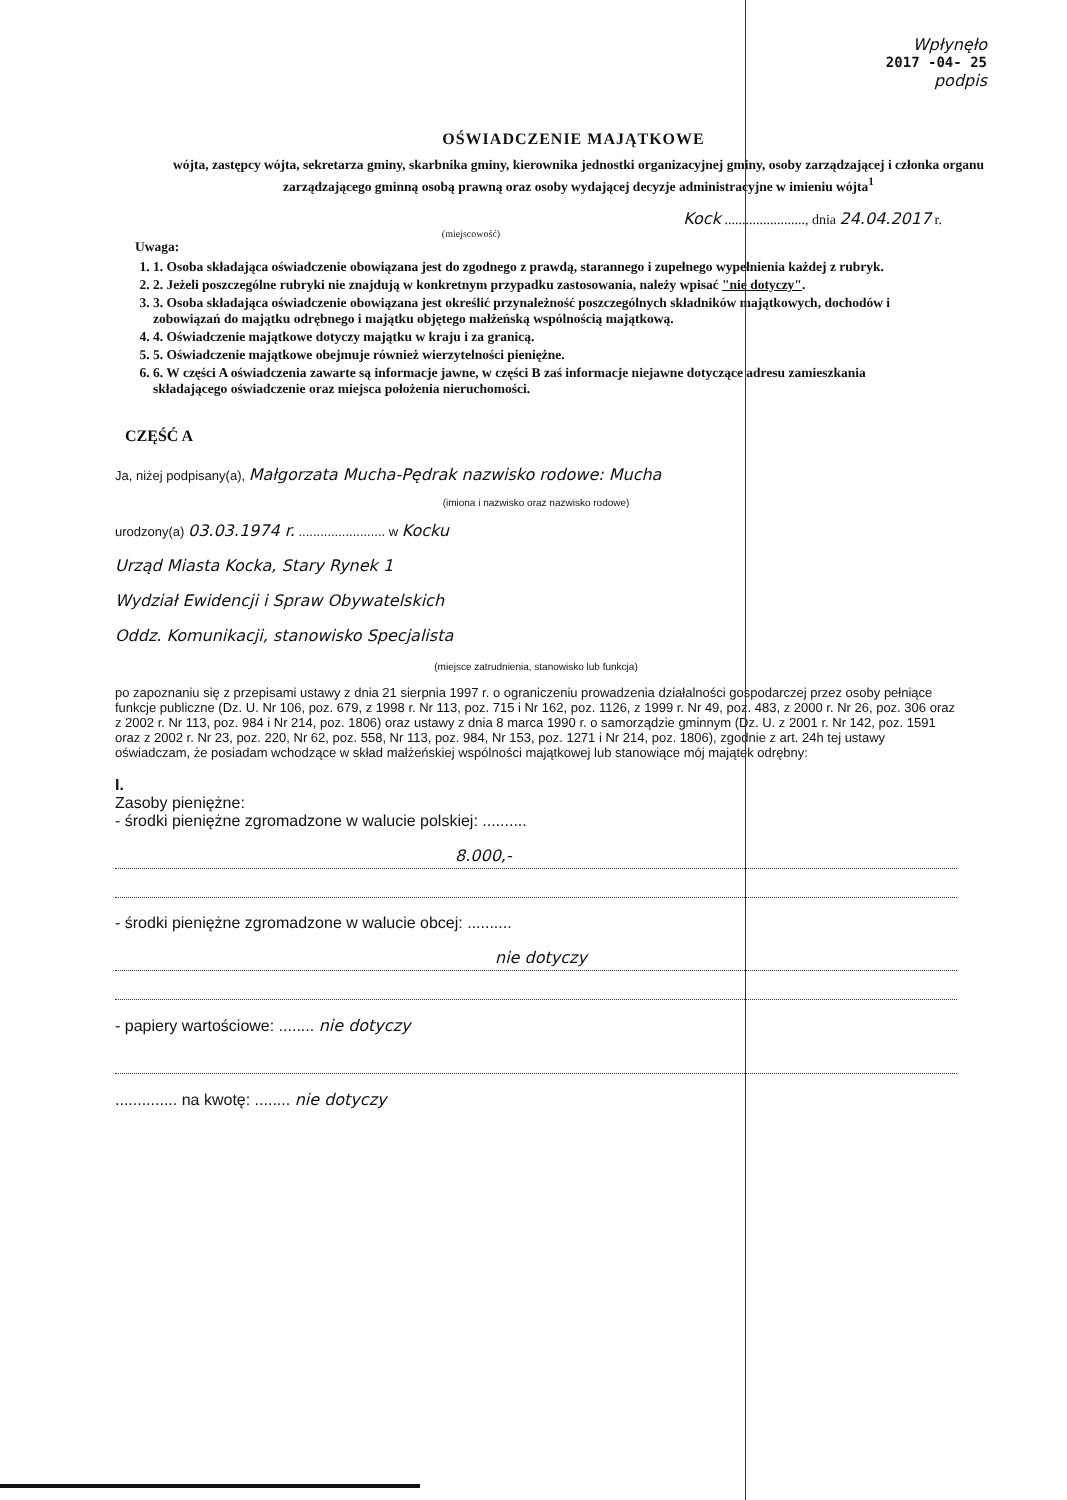Wpłynęło
2017 -04- 25
podpis
OŚWIADCZENIE MAJĄTKOWE
wójta, zastępcy wójta, sekretarza gminy, skarbnika gminy, kierownika jednostki organizacyjnej gminy, osoby zarządzającej i członka organu zarządzającego gminną osobą prawną oraz osoby wydającej decyzje administracyjne w imieniu wójta<sup>1</sup>
Kock ......................., dnia 24.04.2017 r.
(miejscowość)
Uwaga:
1. 1. Osoba składająca oświadczenie obowiązana jest do zgodnego z prawdą, starannego i zupełnego wypełnienia każdej z rubryk.
2. 2. Jeżeli poszczególne rubryki nie znajdują w konkretnym przypadku zastosowania, należy wpisać "nie dotyczy".
3. 3. Osoba składająca oświadczenie obowiązana jest określić przynależność poszczególnych składników majątkowych, dochodów i zobowiązań do majątku odrębnego i majątku objętego małżeńską wspólnością majątkową.
4. 4. Oświadczenie majątkowe dotyczy majątku w kraju i za granicą.
5. 5. Oświadczenie majątkowe obejmuje również wierzytelności pieniężne.
6. 6. W części A oświadczenia zawarte są informacje jawne, w części B zaś informacje niejawne dotyczące adresu zamieszkania składającego oświadczenie oraz miejsca położenia nieruchomości.
CZĘŚĆ A
Ja, niżej podpisany(a), Małgorzata Mucha-Pędrak nazwisko rodowe: Mucha
(imiona i nazwisko oraz nazwisko rodowe)
urodzony(a) 03.03.1974 r. ........................ w Kocku
Urząd Miasta Kocka, Stary Rynek 1
Wydział Ewidencji i Spraw Obywatelskich
Oddz. Komunikacji, stanowisko Specjalista
(miejsce zatrudnienia, stanowisko lub funkcja)
po zapoznaniu się z przepisami ustawy z dnia 21 sierpnia 1997 r. o ograniczeniu prowadzenia działalności gospodarczej przez osoby pełniące funkcje publiczne (Dz. U. Nr 106, poz. 679, z 1998 r. Nr 113, poz. 715 i Nr 162, poz. 1126, z 1999 r. Nr 49, poz. 483, z 2000 r. Nr 26, poz. 306 oraz z 2002 r. Nr 113, poz. 984 i Nr 214, poz. 1806) oraz ustawy z dnia 8 marca 1990 r. o samorządzie gminnym (Dz. U. z 2001 r. Nr 142, poz. 1591 oraz z 2002 r. Nr 23, poz. 220, Nr 62, poz. 558, Nr 113, poz. 984, Nr 153, poz. 1271 i Nr 214, poz. 1806), zgodnie z art. 24h tej ustawy oświadczam, że posiadam wchodzące w skład małżeńskiej wspólności majątkowej lub stanowiące mój majątek odrębny:
I.
Zasoby pieniężne:
- środki pieniężne zgromadzone w walucie polskiej: ..........
8.000,-
- środki pieniężne zgromadzone w walucie obcej: ..........
nie dotyczy
- papiery wartościowe: ........ nie dotyczy
.............. na kwotę: ........ nie dotyczy